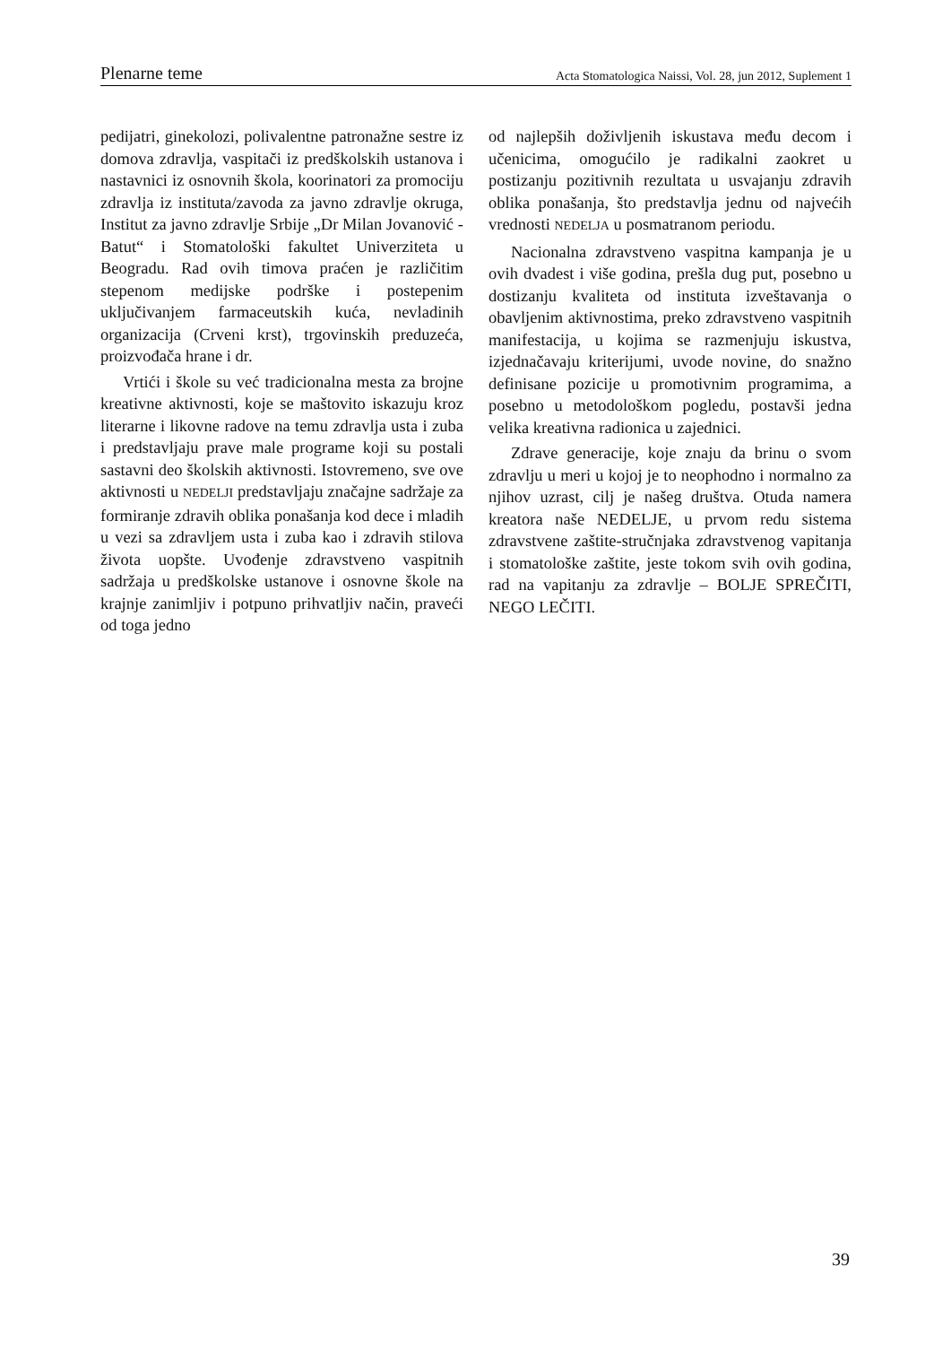Plenarne teme Acta Stomatologica Naissi, Vol. 28, jun 2012, Suplement 1
pedijatri, ginekolozi, polivalentne patronažne sestre iz domova zdravlja, vaspitači iz predškolskih ustanova i nastavnici iz osnovnih škola, koorinatori za promociju zdravlja iz instituta/zavoda za javno zdravlje okruga, Institut za javno zdravlje Srbije „Dr Milan Jovanović - Batut“ i Stomatološki fakultet Univerziteta u Beogradu. Rad ovih timova praćen je različitim stepenom medijske podrške i postepenim uključivanjem farmaceutskih kuća, nevladinih organizacija (Crveni krst), trgovinskih preduzeća, proizvođača hrane i dr.
Vrtići i škole su već tradicionalna mesta za brojne kreativne aktivnosti, koje se maštovito iskazuju kroz literarne i likovne radove na temu zdravlja usta i zuba i predstavljaju prave male programe koji su postali sastavni deo školskih aktivnosti. Istovremeno, sve ove aktivnosti u NEDELJI predstavljaju značajne sadržaje za formiranje zdravih oblika ponašanja kod dece i mladih u vezi sa zdravljem usta i zuba kao i zdravih stilova života uopšte. Uvođenje zdravstveno vaspitnih sadržaja u predškolske ustanove i osnovne škole na krajnje zanimljiv i potpuno prihvatljiv način, praveći od toga jedno
od najlepših doživljenih iskustava među decom i učenicima, omogućilo je radikalni zaokret u postizanju pozitivnih rezultata u usvajanju zdravih oblika ponašanja, što predstavlja jednu od najvećih vrednosti NEDELJA u posmatranom periodu.
Nacionalna zdravstveno vaspitna kampanja je u ovih dvadest i više godina, prešla dug put, posebno u dostizanju kvaliteta od instituta izveštavanja o obavljenim aktivnostima, preko zdravstveno vaspitnih manifestacija, u kojima se razmenjuju iskustva, izjednačavaju kriterijumi, uvode novine, do snažno definisane pozicije u promotivnim programima, a posebno u metodološkom pogledu, postavši jedna velika kreativna radionica u zajednici.
Zdrave generacije, koje znaju da brinu o svom zdravlju u meri u kojoj je to neophodno i normalno za njihov uzrast, cilj je našeg društva. Otuda namera kreatora naše NEDELJE, u prvom redu sistema zdravstvene zaštite-stručnjaka zdravstvenog vapitanja i stomatološke zaštite, jeste tokom svih ovih godina, rad na vapitanju za zdravlje – BOLJE SPREČITI, NEGO LEČITI.
39